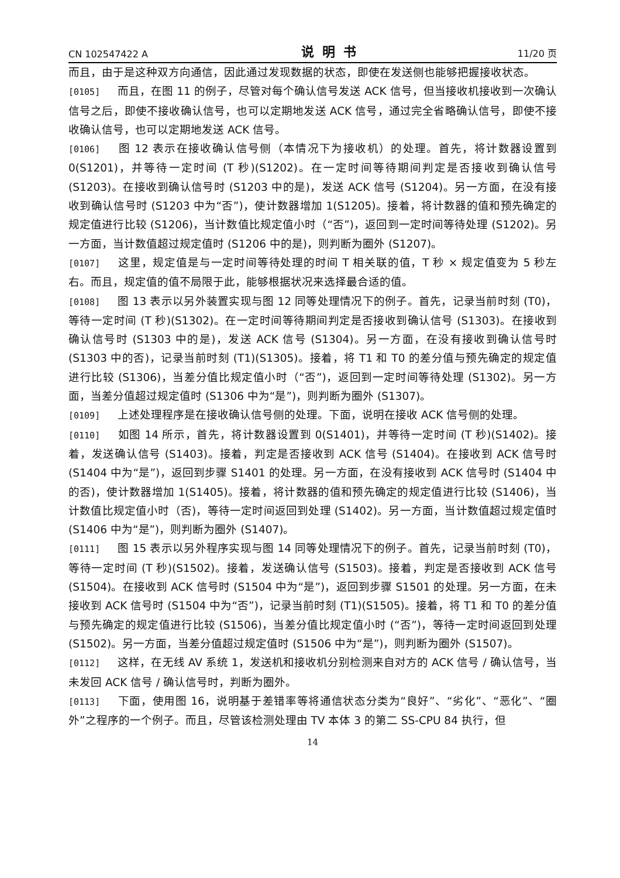CN 102547422 A 说明书 11/20 页
而且，由于是这种双方向通信，因此通过发现数据的状态，即使在发送侧也能够把握接收状态。
[0105] 而且，在图 11 的例子，尽管对每个确认信号发送 ACK 信号，但当接收机接收到一次确认信号之后，即使不接收确认信号，也可以定期地发送 ACK 信号，通过完全省略确认信号，即使不接收确认信号，也可以定期地发送 ACK 信号。
[0106] 图 12 表示在接收确认信号侧（本情况下为接收机）的处理。首先，将计数器设置到 0(S1201)，并等待一定时间 (T 秒)(S1202)。在一定时间等待期间判定是否接收到确认信号 (S1203)。在接收到确认信号时 (S1203 中的是)，发送 ACK 信号 (S1204)。另一方面，在没有接收到确认信号时 (S1203 中为“否”)，使计数器增加 1(S1205)。接着，将计数器的值和预先确定的规定值进行比较 (S1206)，当计数值比规定值小时（“否”)，返回到一定时间等待处理 (S1202)。另一方面，当计数值超过规定值时 (S1206 中的是)，则判断为圈外 (S1207)。
[0107] 这里，规定值是与一定时间等待处理的时间 T 相关联的值，T 秒 × 规定值变为 5 秒左右。而且，规定值的值不局限于此，能够根据状况来选择最合适的值。
[0108] 图 13 表示以另外装置实现与图 12 同等处理情况下的例子。首先，记录当前时刻 (T0)，等待一定时间 (T 秒)(S1302)。在一定时间等待期间判定是否接收到确认信号 (S1303)。在接收到确认信号时 (S1303 中的是)，发送 ACK 信号 (S1304)。另一方面，在没有接收到确认信号时 (S1303 中的否)，记录当前时刻 (T1)(S1305)。接着，将 T1 和 T0 的差分值与预先确定的规定值进行比较 (S1306)，当差分值比规定值小时（“否”)，返回到一定时间等待处理 (S1302)。另一方面，当差分值超过规定值时 (S1306 中为“是”)，则判断为圈外 (S1307)。
[0109] 上述处理程序是在接收确认信号侧的处理。下面，说明在接收 ACK 信号侧的处理。
[0110] 如图 14 所示，首先，将计数器设置到 0(S1401)，并等待一定时间 (T 秒)(S1402)。接着，发送确认信号 (S1403)。接着，判定是否接收到 ACK 信号 (S1404)。在接收到 ACK 信号时 (S1404 中为“是”)，返回到步骤 S1401 的处理。另一方面，在没有接收到 ACK 信号时 (S1404 中的否)，使计数器增加 1(S1405)。接着，将计数器的值和预先确定的规定值进行比较 (S1406)，当计数值比规定值小时（否)，等待一定时间返回到处理 (S1402)。另一方面，当计数值超过规定值时 (S1406 中为“是”)，则判断为圈外 (S1407)。
[0111] 图 15 表示以另外程序实现与图 14 同等处理情况下的例子。首先，记录当前时刻 (T0)，等待一定时间 (T 秒)(S1502)。接着，发送确认信号 (S1503)。接着，判定是否接收到 ACK 信号 (S1504)。在接收到 ACK 信号时 (S1504 中为“是”)，返回到步骤 S1501 的处理。另一方面，在未接收到 ACK 信号时 (S1504 中为“否”)，记录当前时刻 (T1)(S1505)。接着，将 T1 和 T0 的差分值与预先确定的规定值进行比较 (S1506)，当差分值比规定值小时 (“否”)，等待一定时间返回到处理 (S1502)。另一方面，当差分值超过规定值时 (S1506 中为“是”)，则判断为圈外 (S1507)。
[0112] 这样，在无线 AV 系统 1，发送机和接收机分别检测来自对方的 ACK 信号 / 确认信号，当未发回 ACK 信号 / 确认信号时，判断为圈外。
[0113] 下面，使用图 16，说明基于差错率等将通信状态分类为“良好”、“劣化”、“恶化”、“圈外”之程序的一个例子。而且，尽管该检测处理由 TV 本体 3 的第二 SS-CPU 84 执行，但
14